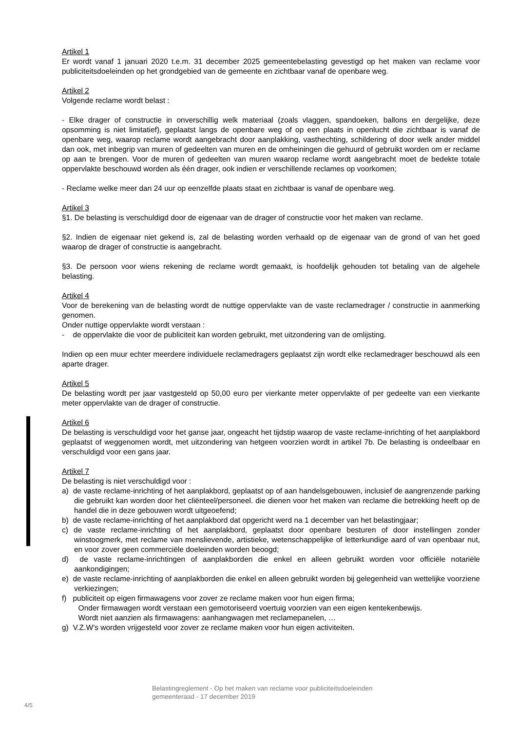Artikel 1
Er wordt vanaf 1 januari 2020 t.e.m. 31 december 2025 gemeentebelasting gevestigd op het maken van reclame voor publiciteitsdoeleinden op het grondgebied van de gemeente en zichtbaar vanaf de openbare weg.
Artikel 2
Volgende reclame wordt belast :
- Elke drager of constructie in onverschillig welk materiaal (zoals vlaggen, spandoeken, ballons en dergelijke, deze opsomming is niet limitatief), geplaatst langs de openbare weg of op een plaats in openlucht die zichtbaar is vanaf de openbare weg, waarop reclame wordt aangebracht door aanplakking, vasthechting, schildering of door welk ander middel dan ook, met inbegrip van muren of gedeelten van muren en de omheiningen die gehuurd of gebruikt worden om er reclame op aan te brengen. Voor de muren of gedeelten van muren waarop reclame wordt aangebracht moet de bedekte totale oppervlakte beschouwd worden als één drager, ook indien er verschillende reclames op voorkomen;
- Reclame welke meer dan 24 uur op eenzelfde plaats staat en zichtbaar is vanaf de openbare weg.
Artikel 3
§1. De belasting is verschuldigd door de eigenaar van de drager of constructie voor het maken van reclame.
§2. Indien de eigenaar niet gekend is, zal de belasting worden verhaald op de eigenaar van de grond of van het goed waarop de drager of constructie is aangebracht.
§3. De persoon voor wiens rekening de reclame wordt gemaakt, is hoofdelijk gehouden tot betaling van de algehele belasting.
Artikel 4
Voor de berekening van de belasting wordt de nuttige oppervlakte van de vaste reclamedrager / constructie in aanmerking genomen.
Onder nuttige oppervlakte wordt verstaan :
- de oppervlakte die voor de publiciteit kan worden gebruikt, met uitzondering van de omlijsting.
Indien op een muur echter meerdere individuele reclamedragers geplaatst zijn wordt elke reclamedrager beschouwd als een aparte drager.
Artikel 5
De belasting wordt per jaar vastgesteld op 50,00 euro per vierkante meter oppervlakte of per gedeelte van een vierkante meter oppervlakte van de drager of constructie.
Artikel 6
De belasting is verschuldigd voor het ganse jaar, ongeacht het tijdstip waarop de vaste reclame-inrichting of het aanplakbord geplaatst of weggenomen wordt, met uitzondering van hetgeen voorzien wordt in artikel 7b. De belasting is ondeelbaar en verschuldigd voor een gans jaar.
Artikel 7
De belasting is niet verschuldigd voor :
a) de vaste reclame-inrichting of het aanplakbord, geplaatst op of aan handelsgebouwen, inclusief de aangrenzende parking die gebruikt kan worden door het cliënteel/personeel. die dienen voor het maken van reclame die betrekking heeft op de handel die in deze gebouwen wordt uitgeoefend;
b) de vaste reclame-inrichting of het aanplakbord dat opgericht werd na 1 december van het belastingjaar;
c) de vaste reclame-inrichting of het aanplakbord, geplaatst door openbare besturen of door instellingen zonder winstoogmerk, met reclame van menslievende, artistieke, wetenschappelijke of letterkundige aard of van openbaar nut, en voor zover geen commerciële doeleinden worden beoogd;
d) de vaste reclame-inrichtingen of aanplakborden die enkel en alleen gebruikt worden voor officiële notariële aankondigingen;
e) de vaste reclame-inrichting of aanplakborden die enkel en alleen gebruikt worden bij gelegenheid van wettelijke voorziene verkiezingen;
f) publiciteit op eigen firmawagens voor zover ze reclame maken voor hun eigen firma;
Onder firmawagen wordt verstaan een gemotoriseerd voertuig voorzien van een eigen kentekenbewijs.
Wordt niet aanzien als firmawagens: aanhangwagen met reclamepanelen, …
g) V.Z.W’s worden vrijgesteld voor zover ze reclame maken voor hun eigen activiteiten.
Belastingreglement - Op het maken van reclame voor publiciteitsdoeleinden
gemeenteraad - 17 december 2019
4/5